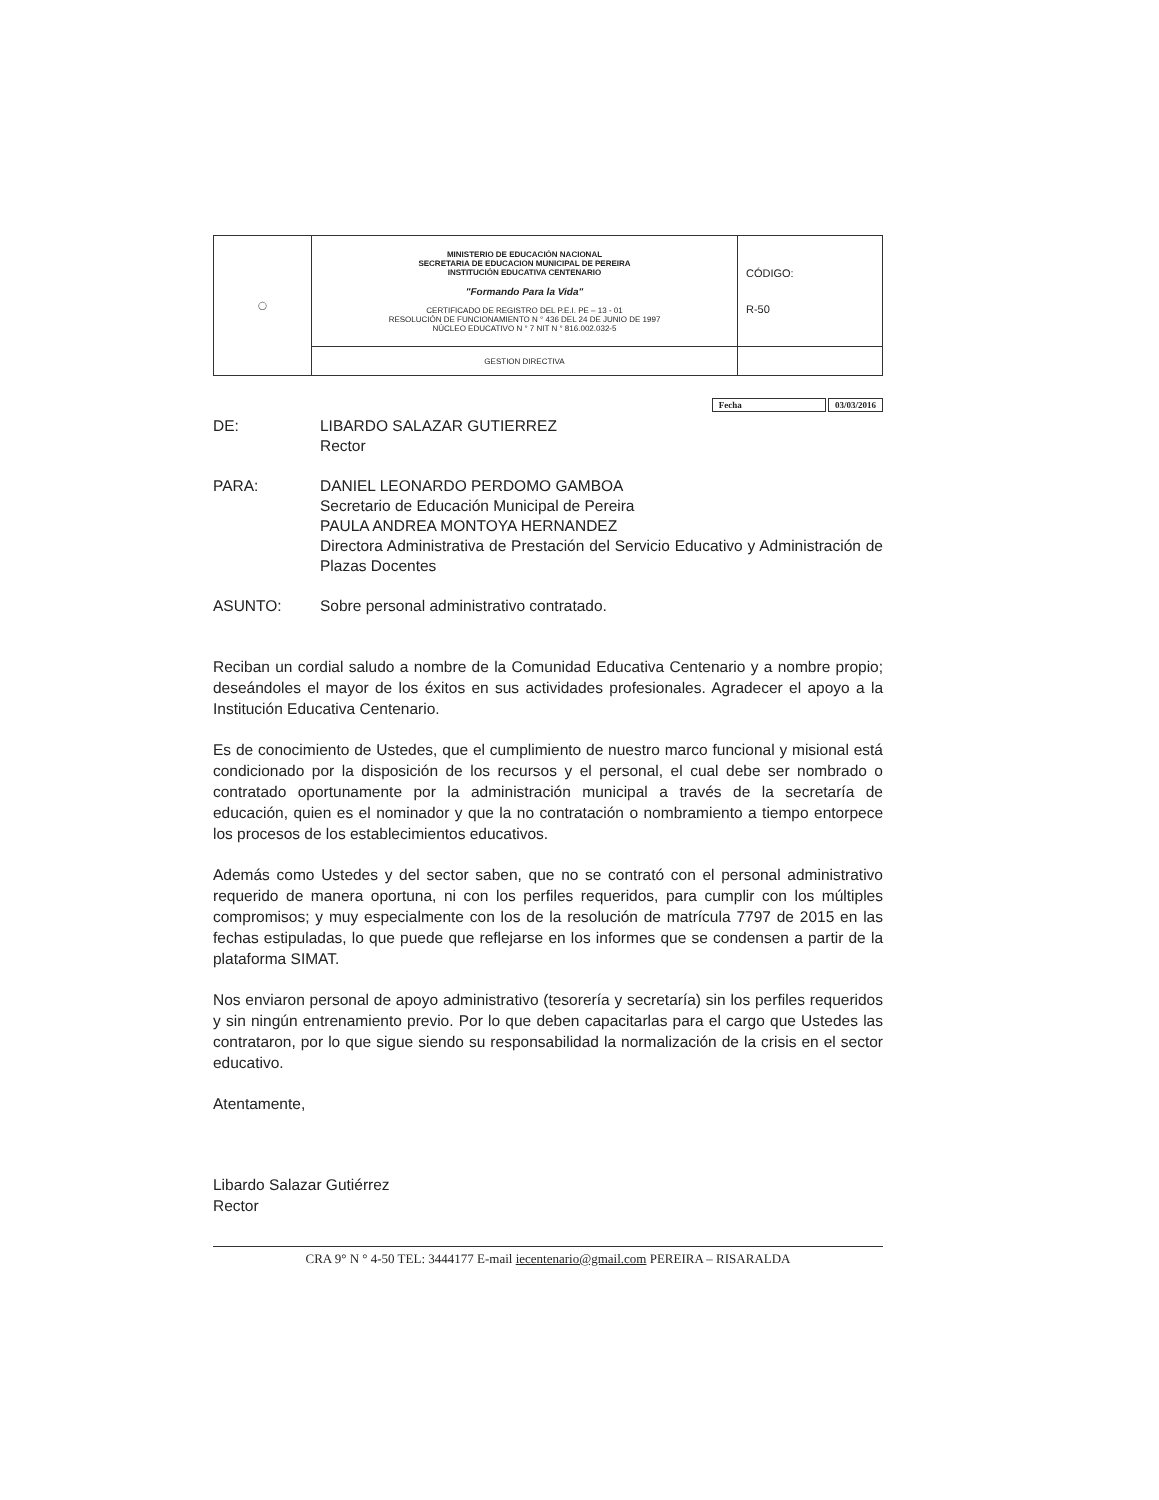| ◯ | MINISTERIO DE EDUCACIÓN NACIONAL SECRETARIA DE EDUCACION MUNICIPAL DE PEREIRA INSTITUCIÓN EDUCATIVA CENTENARIO "Formando Para la Vida" CERTIFICADO DE REGISTRO DEL P.E.I. PE – 13 - 01 RESOLUCIÓN DE FUNCIONAMIENTO N ° 436 DEL 24 DE JUNIO DE 1997 NÚCLEO EDUCATIVO N ° 7 NIT N ° 816.002.032-5 | CÓDIGO: R-50 |
| | GESTION DIRECTIVA | |
Fecha 03/03/2016
DE: LIBARDO SALAZAR GUTIERREZ
Rector
PARA: DANIEL LEONARDO PERDOMO GAMBOA
Secretario de Educación Municipal de Pereira
PAULA ANDREA MONTOYA HERNANDEZ
Directora Administrativa de Prestación del Servicio Educativo y Administración de Plazas Docentes
ASUNTO: Sobre personal administrativo contratado.
Reciban un cordial saludo a nombre de la Comunidad Educativa Centenario y a nombre propio; deseándoles el mayor de los éxitos en sus actividades profesionales. Agradecer el apoyo a la Institución Educativa Centenario.
Es de conocimiento de Ustedes, que el cumplimiento de nuestro marco funcional y misional está condicionado por la disposición de los recursos y el personal, el cual debe ser nombrado o contratado oportunamente por la administración municipal a través de la secretaría de educación, quien es el nominador y que la no contratación o nombramiento a tiempo entorpece los procesos de los establecimientos educativos.
Además como Ustedes y del sector saben, que no se contrató con el personal administrativo requerido de manera oportuna, ni con los perfiles requeridos, para cumplir con los múltiples compromisos; y muy especialmente con los de la resolución de matrícula 7797 de 2015 en las fechas estipuladas, lo que puede que reflejarse en los informes que se condensen a partir de la plataforma SIMAT.
Nos enviaron personal de apoyo administrativo (tesorería y secretaría) sin los perfiles requeridos y sin ningún entrenamiento previo. Por lo que deben capacitarlas para el cargo que Ustedes las contrataron, por lo que sigue siendo su responsabilidad la normalización de la crisis en el sector educativo.
Atentamente,
Libardo Salazar Gutiérrez
Rector
CRA 9° N ° 4-50 TEL: 3444177 E-mail iecentenario@gmail.com PEREIRA – RISARALDA